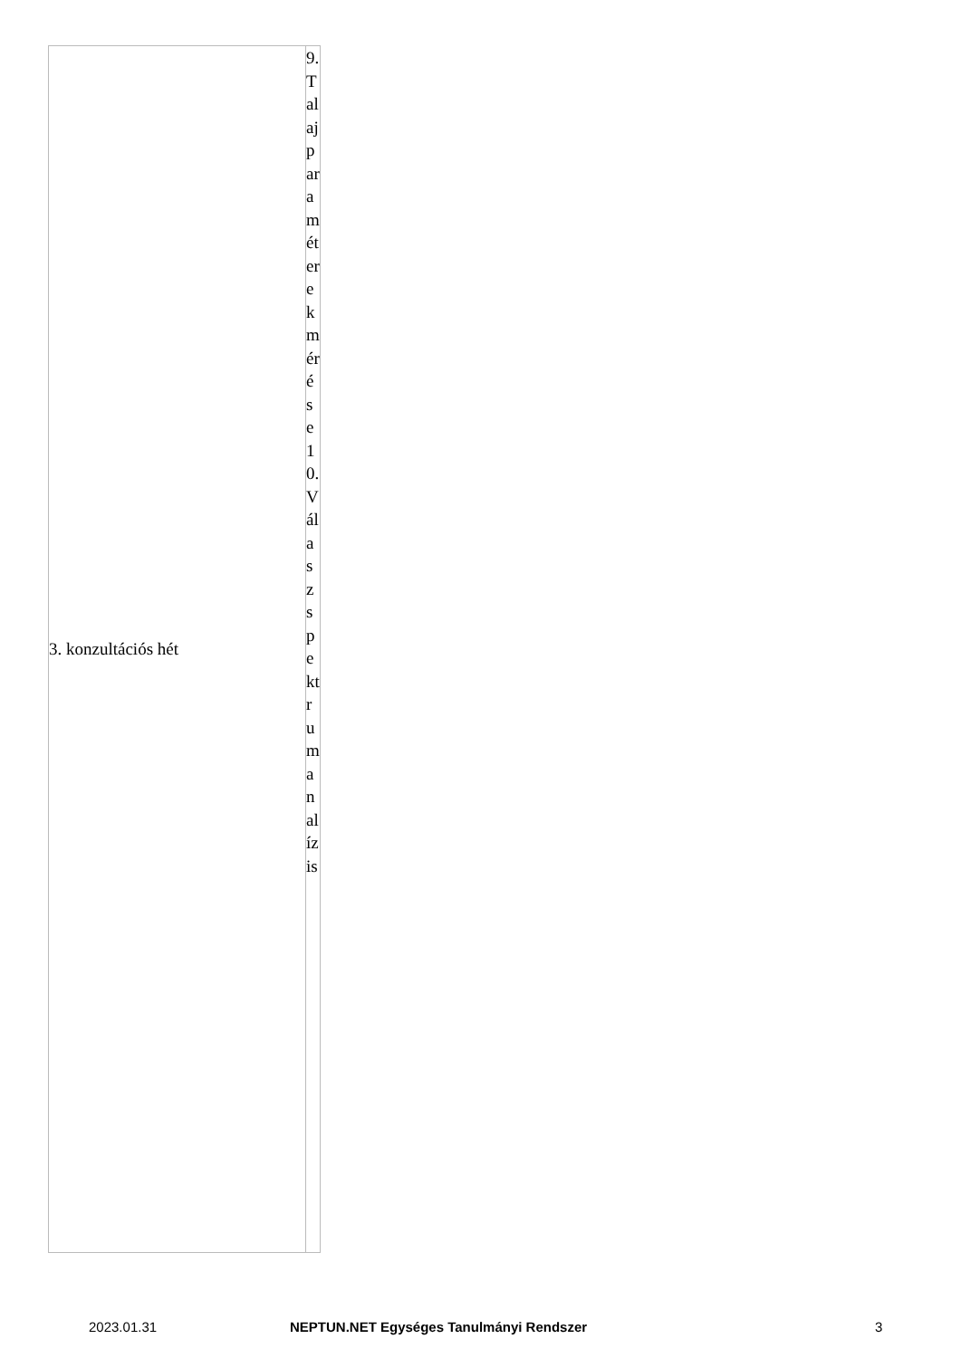| 3. konzultációs hét | 9. Talajparaméterek mérése 10. Válaszspektrum analízis |
2023.01.31 NEPTUN.NET Egységes Tanulmányi Rendszer 3